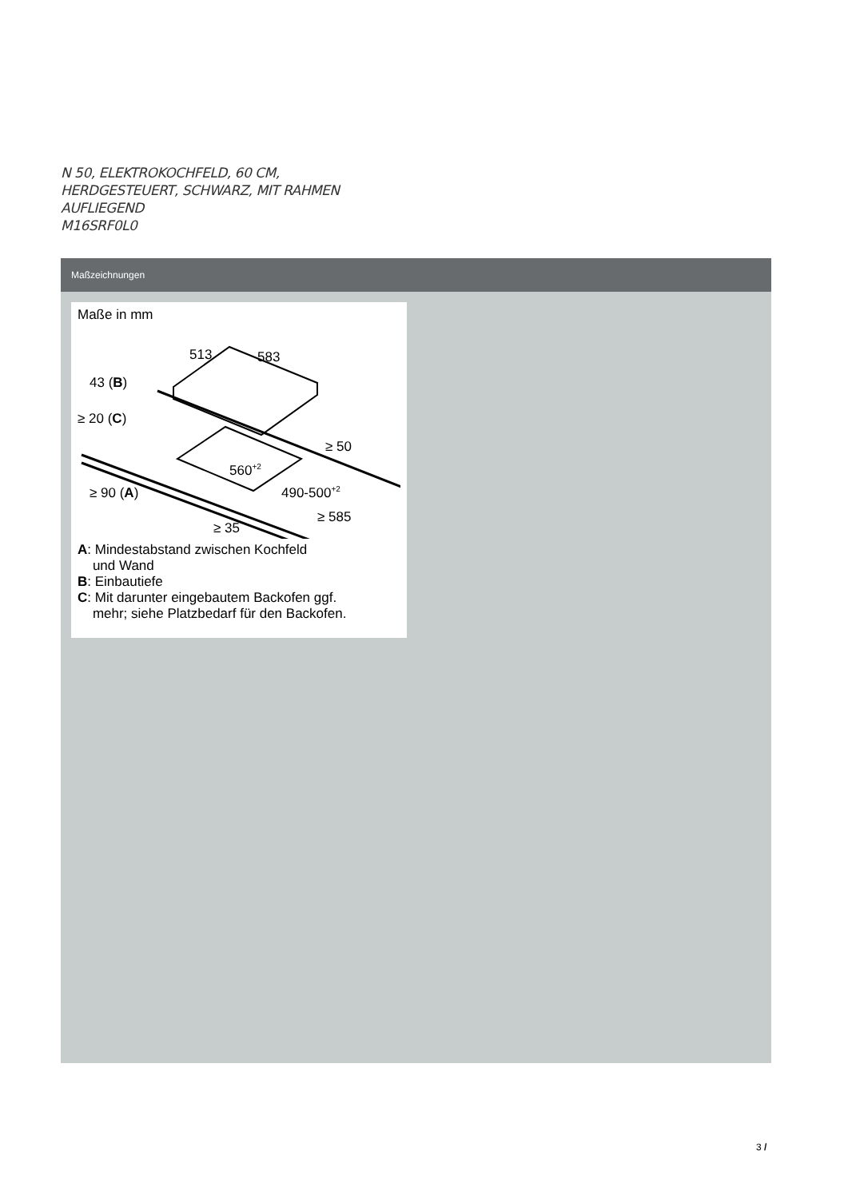N 50, ELEKTROKOCHFELD, 60 CM,
HERDGESTEUERT, SCHWARZ, MIT RAHMEN
AUFLIEGEND
M16SRF0L0
Maßzeichnungen
Maße in mm
513
583
43 (B)
≥ 20 (C)
≥ 50
560+2
490-500+2
≥ 90 (A)
≥ 585
≥ 35
A: Mindestabstand zwischen Kochfeld
und Wand
B: Einbautiefe
C: Mit darunter eingebautem Backofen ggf.
mehr; siehe Platzbedarf für den Backofen.
3 /